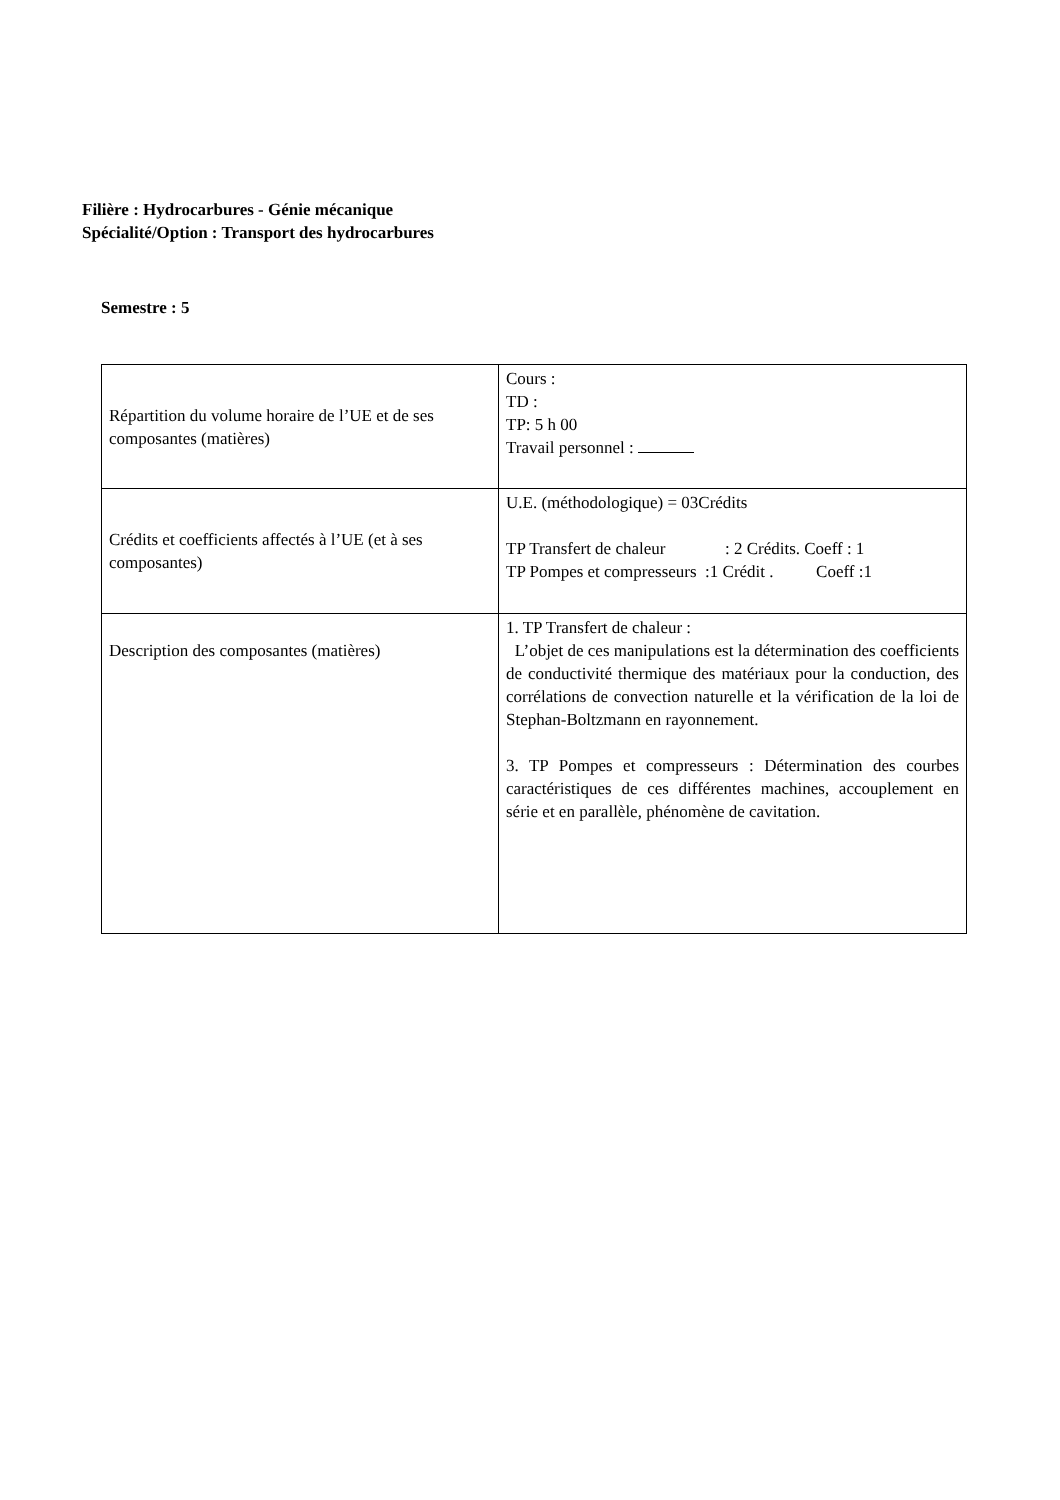Filière : Hydrocarbures - Génie mécanique
Spécialité/Option : Transport des hydrocarbures
Semestre : 5
| Répartition du volume horaire de l’UE et de ses composantes (matières) | Cours : TD : TP: 5 h 00 Travail personnel : |
| Crédits et coefficients affectés à l’UE (et à ses composantes) | U.E. (méthodologique) = 03Crédits TP Transfert de chaleur : 2 Crédits. Coeff : 1 TP Pompes et compresseurs :1 Crédit . Coeff :1 |
| Description des composantes (matières) | 1. TP Transfert de chaleur : L’objet de ces manipulations est la détermination des coefficients de conductivité thermique des matériaux pour la conduction, des corrélations de convection naturelle et la vérification de la loi de Stephan-Boltzmann en rayonnement. 3. TP Pompes et compresseurs : Détermination des courbes caractéristiques de ces différentes machines, accouplement en série et en parallèle, phénomène de cavitation. |